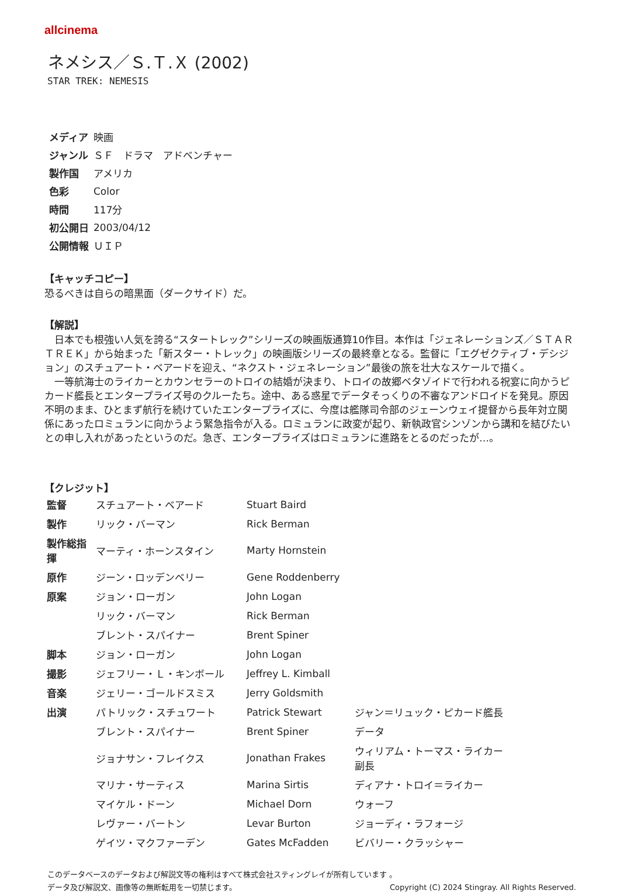allcinema
ネメシス／Ｓ.Ｔ.Ｘ (2002)
STAR TREK: NEMESIS
| メディア | 映画 |
| ジャンル | ＳＦ ドラマ アドベンチャー |
| 製作国 | アメリカ |
| 色彩 | Color |
| 時間 | 117分 |
| 初公開日 | 2003/04/12 |
| 公開情報 | ＵＩＰ |
【キャッチコピー】
恐るべきは自らの暗黒面（ダークサイド）だ。
【解説】
　日本でも根強い人気を誇る“スタートレック”シリーズの映画版通算10作目。本作は「ジェネレーションズ／ＳＴＡＲ　ＴＲＥＫ」から始まった「新スター・トレック」の映画版シリーズの最終章となる。監督に「エグゼクティブ・デシジョン」のスチュアート・ベアードを迎え、“ネクスト・ジェネレーション”最後の旅を壮大なスケールで描く。
　一等航海士のライカーとカウンセラーのトロイの結婚が決まり、トロイの故郷ベタゾイドで行われる祝宴に向かうピカード艦長とエンタープライズ号のクルーたち。途中、ある惑星でデータそっくりの不審なアンドロイドを発見。原因不明のまま、ひとまず航行を続けていたエンタープライズに、今度は艦隊司令部のジェーンウェイ提督から長年対立関係にあったロミュランに向かうよう緊急指令が入る。ロミュランに政変が起り、新執政官シンゾンから講和を結びたいとの申し入れがあったというのだ。急ぎ、エンタープライズはロミュランに進路をとるのだったが…。
【クレジット】
| 監督 | スチュアート・ベアード | Stuart Baird | |
| 製作 | リック・バーマン | Rick Berman | |
| 製作総指揮 | マーティ・ホーンスタイン | Marty Hornstein | |
| 原作 | ジーン・ロッデンベリー | Gene Roddenberry | |
| 原案 | ジョン・ローガン | John Logan | |
| | リック・バーマン | Rick Berman | |
| | ブレント・スパイナー | Brent Spiner | |
| 脚本 | ジョン・ローガン | John Logan | |
| 撮影 | ジェフリー・Ｌ・キンボール | Jeffrey L. Kimball | |
| 音楽 | ジェリー・ゴールドスミス | Jerry Goldsmith | |
| 出演 | パトリック・スチュワート | Patrick Stewart | ジャン＝リュック・ピカード艦長 |
| | ブレント・スパイナー | Brent Spiner | データ |
| | ジョナサン・フレイクス | Jonathan Frakes | ウィリアム・トーマス・ライカー 副長 |
| | マリナ・サーティス | Marina Sirtis | ディアナ・トロイ＝ライカー |
| | マイケル・ドーン | Michael Dorn | ウォーフ |
| | レヴァー・バートン | Levar Burton | ジョーディ・ラフォージ |
| | ゲイツ・マクファーデン | Gates McFadden | ビバリー・クラッシャー |
このデータベースのデータおよび解説文等の権利はすべて株式会社スティングレイが所有しています 。
データ及び解説文、画像等の無断転用を一切禁じます。 Copyright (C) 2024 Stingray. All Rights Reserved.